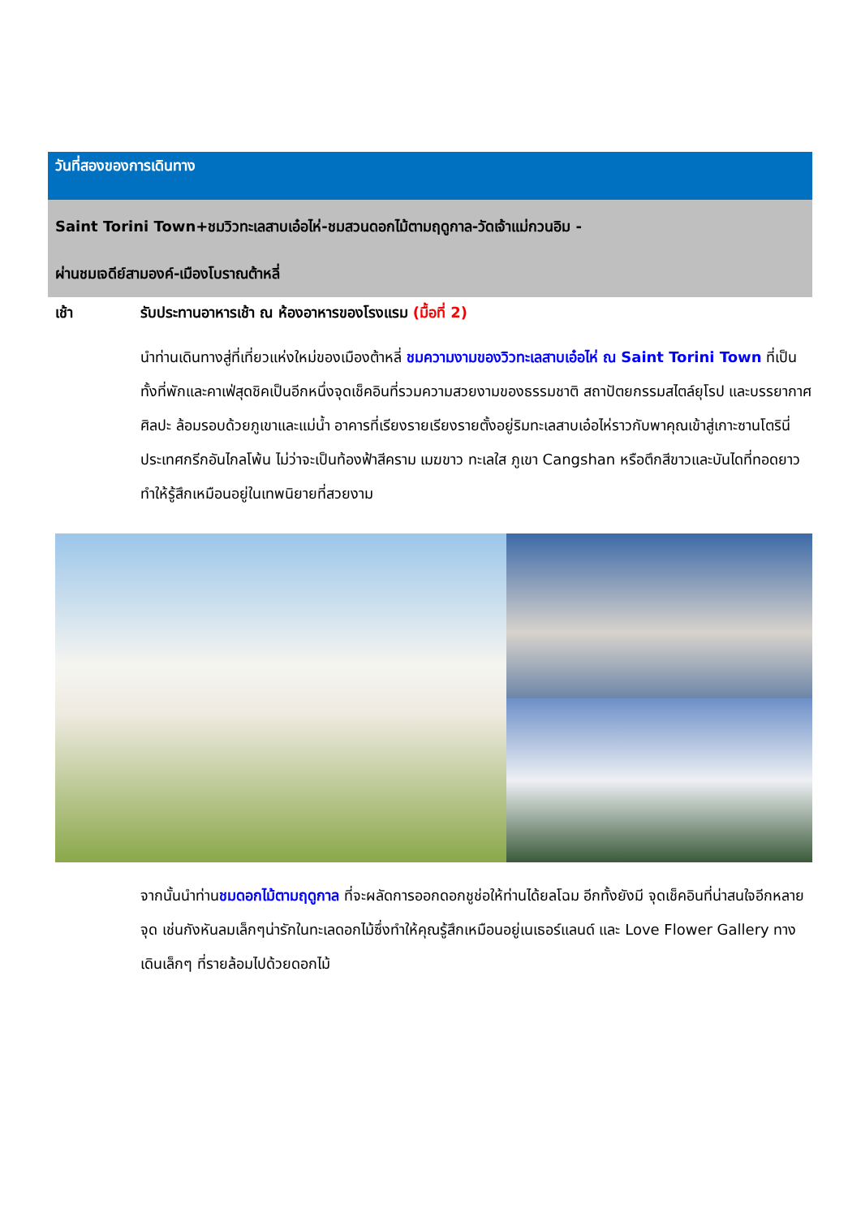วันที่สองของการเดินทาง
Saint Torini Town+ชมวิวทะเลสาบเอ๋อไห่-ชมสวนดอกไม้ตามฤดูกาล-วัดเจ้าแม่กวนอิม -
ผ่านชมเจดีย์สามองค์-เมืองโบราณต้าหลี่
เช้า รับประทานอาหารเช้า ณ ห้องอาหารของโรงแรม (มื้อที่ 2)
นำท่านเดินทางสู่ที่เที่ยวแห่งใหม่ของเมืองต้าหลี่ ชมความงามของวิวทะเลสาบเอ๋อไห่ ณ Saint Torini Town ที่เป็นทั้งที่พักและคาเฟ่สุดชิคเป็นอีกหนึ่งจุดเช็คอินที่รวมความสวยงามของธรรมชาติ สถาปัตยกรรมสไตล์ยุโรป และบรรยากาศศิลปะ ล้อมรอบด้วยภูเขาและแม่น้ำ อาคารที่เรียงรายเรียงรายตั้งอยู่ริมทะเลสาบเอ๋อไห่ราวกับพาคุณเข้าสู่เกาะซานโตรินี่ ประเทศกรีกอันไกลโพ้น ไม่ว่าจะเป็นท้องฟ้าสีคราม เมฆขาว ทะเลใส ภูเขา Cangshan หรือตึกสีขาวและบันไดที่ทอดยาวทำให้รู้สึกเหมือนอยู่ในเทพนิยายที่สวยงาม
จากนั้นนำท่านชมดอกไม้ตามฤดูกาล ที่จะผลัดการออกดอกชูช่อให้ท่านได้ยลโฉม อีกทั้งยังมี จุดเช็คอินที่น่าสนใจอีกหลายจุด เช่นกังหันลมเล็กๆน่ารักในทะเลดอกไม้ซึ่งทำให้คุณรู้สึกเหมือนอยู่เนเธอร์แลนด์ และ Love Flower Gallery ทางเดินเล็กๆ ที่รายล้อมไปด้วยดอกไม้